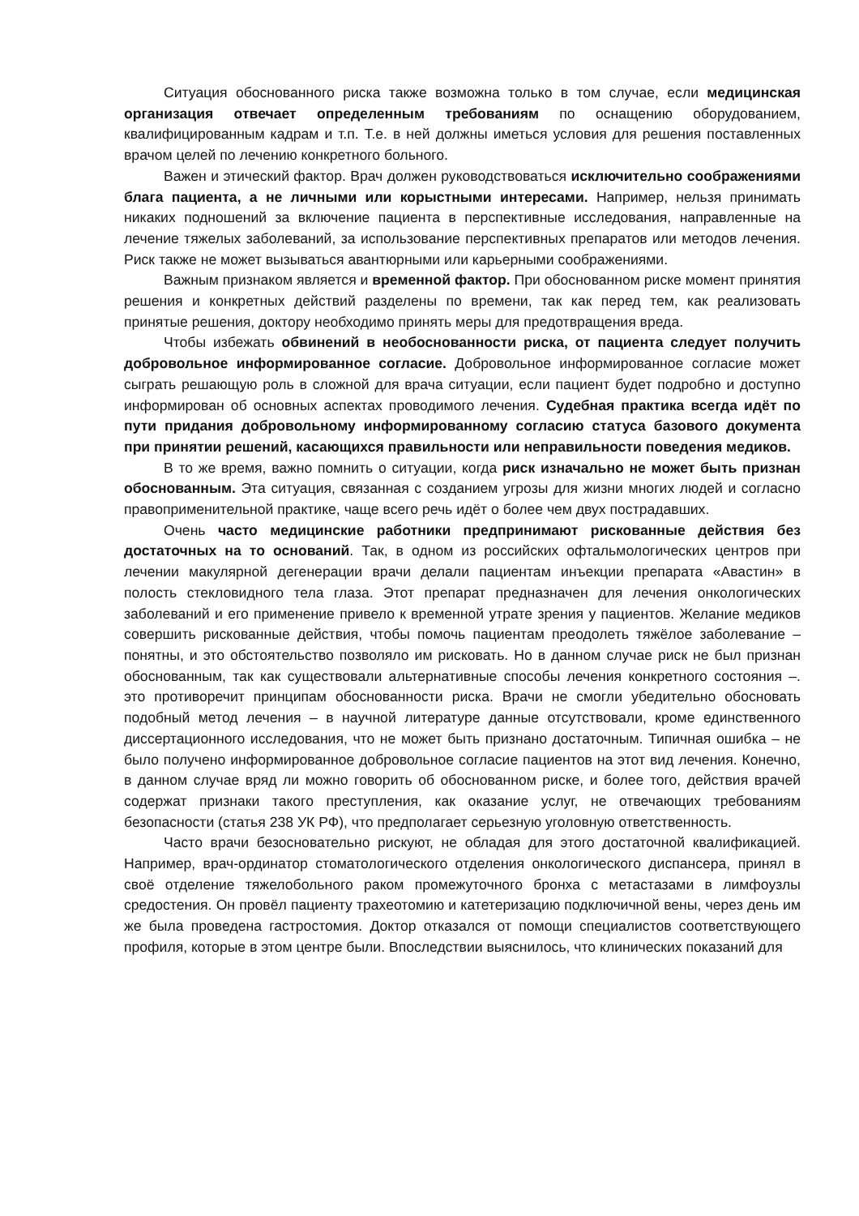Ситуация обоснованного риска также возможна только в том случае, если медицинская организация отвечает определенным требованиям по оснащению оборудованием, квалифицированным кадрам и т.п. Т.е. в ней должны иметься условия для решения поставленных врачом целей по лечению конкретного больного.
Важен и этический фактор. Врач должен руководствоваться исключительно соображениями блага пациента, а не личными или корыстными интересами. Например, нельзя принимать никаких подношений за включение пациента в перспективные исследования, направленные на лечение тяжелых заболеваний, за использование перспективных препаратов или методов лечения. Риск также не может вызываться авантюрными или карьерными соображениями.
Важным признаком является и временной фактор. При обоснованном риске момент принятия решения и конкретных действий разделены по времени, так как перед тем, как реализовать принятые решения, доктору необходимо принять меры для предотвращения вреда.
Чтобы избежать обвинений в необоснованности риска, от пациента следует получить добровольное информированное согласие. Добровольное информированное согласие может сыграть решающую роль в сложной для врача ситуации, если пациент будет подробно и доступно информирован об основных аспектах проводимого лечения. Судебная практика всегда идёт по пути придания добровольному информированному согласию статуса базового документа при принятии решений, касающихся правильности или неправильности поведения медиков.
В то же время, важно помнить о ситуации, когда риск изначально не может быть признан обоснованным. Эта ситуация, связанная с созданием угрозы для жизни многих людей и согласно правоприменительной практике, чаще всего речь идёт о более чем двух пострадавших.
Очень часто медицинские работники предпринимают рискованные действия без достаточных на то оснований. Так, в одном из российских офтальмологических центров при лечении макулярной дегенерации врачи делали пациентам инъекции препарата «Авастин» в полость стекловидного тела глаза. Этот препарат предназначен для лечения онкологических заболеваний и его применение привело к временной утрате зрения у пациентов. Желание медиков совершить рискованные действия, чтобы помочь пациентам преодолеть тяжёлое заболевание – понятны, и это обстоятельство позволяло им рисковать. Но в данном случае риск не был признан обоснованным, так как существовали альтернативные способы лечения конкретного состояния –. это противоречит принципам обоснованности риска. Врачи не смогли убедительно обосновать подобный метод лечения – в научной литературе данные отсутствовали, кроме единственного диссертационного исследования, что не может быть признано достаточным. Типичная ошибка – не было получено информированное добровольное согласие пациентов на этот вид лечения. Конечно, в данном случае вряд ли можно говорить об обоснованном риске, и более того, действия врачей содержат признаки такого преступления, как оказание услуг, не отвечающих требованиям безопасности (статья 238 УК РФ), что предполагает серьезную уголовную ответственность.
Часто врачи безосновательно рискуют, не обладая для этого достаточной квалификацией. Например, врач-ординатор стоматологического отделения онкологического диспансера, принял в своё отделение тяжелобольного раком промежуточного бронха с метастазами в лимфоузлы средостения. Он провёл пациенту трахеотомию и катетеризацию подключичной вены, через день им же была проведена гастростомия. Доктор отказался от помощи специалистов соответствующего профиля, которые в этом центре были. Впоследствии выяснилось, что клинических показаний для